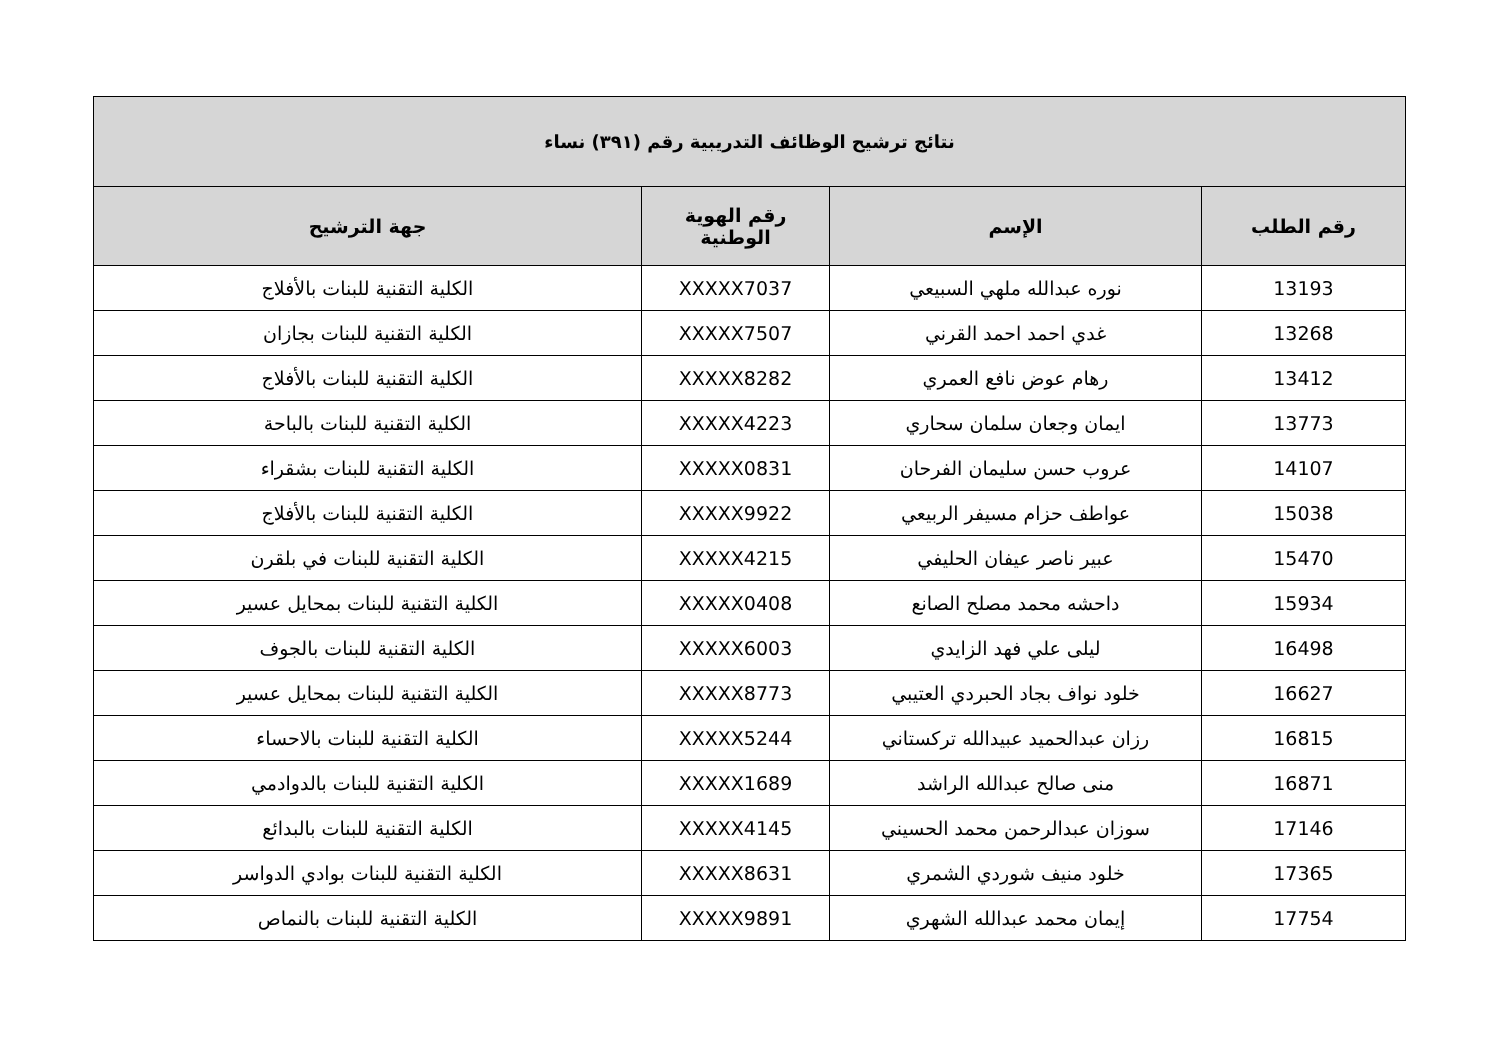| نتائج ترشيح الوظائف التدريبية رقم (٣٩١) نساء | | | |
| --- | --- | --- | --- |
| رقم الطلب | الإسم | رقم الهوية الوطنية | جهة الترشيح |
| 13193 | نوره عبدالله ملهي السبيعي | XXXXX7037 | الكلية التقنية للبنات بالأفلاج |
| 13268 | غدي احمد احمد القرني | XXXXX7507 | الكلية التقنية للبنات بجازان |
| 13412 | رهام عوض نافع العمري | XXXXX8282 | الكلية التقنية للبنات بالأفلاج |
| 13773 | ايمان وجعان سلمان سحاري | XXXXX4223 | الكلية التقنية للبنات بالباحة |
| 14107 | عروب حسن سليمان الفرحان | XXXXX0831 | الكلية التقنية للبنات بشقراء |
| 15038 | عواطف حزام مسيفر الربيعي | XXXXX9922 | الكلية التقنية للبنات بالأفلاج |
| 15470 | عبير ناصر عيفان الحليفي | XXXXX4215 | الكلية التقنية للبنات في بلقرن |
| 15934 | داحشه محمد مصلح الصانع | XXXXX0408 | الكلية التقنية للبنات بمحايل عسير |
| 16498 | ليلى علي فهد الزايدي | XXXXX6003 | الكلية التقنية للبنات بالجوف |
| 16627 | خلود نواف بجاد الحبردي العتيبي | XXXXX8773 | الكلية التقنية للبنات بمحايل عسير |
| 16815 | رزان عبدالحميد عبيدالله تركستاني | XXXXX5244 | الكلية التقنية للبنات بالاحساء |
| 16871 | منى صالح عبدالله الراشد | XXXXX1689 | الكلية التقنية للبنات بالدوادمي |
| 17146 | سوزان عبدالرحمن محمد الحسيني | XXXXX4145 | الكلية التقنية للبنات بالبدائع |
| 17365 | خلود منيف شوردي الشمري | XXXXX8631 | الكلية التقنية للبنات بوادي الدواسر |
| 17754 | إيمان محمد عبدالله الشهري | XXXXX9891 | الكلية التقنية للبنات بالنماص |